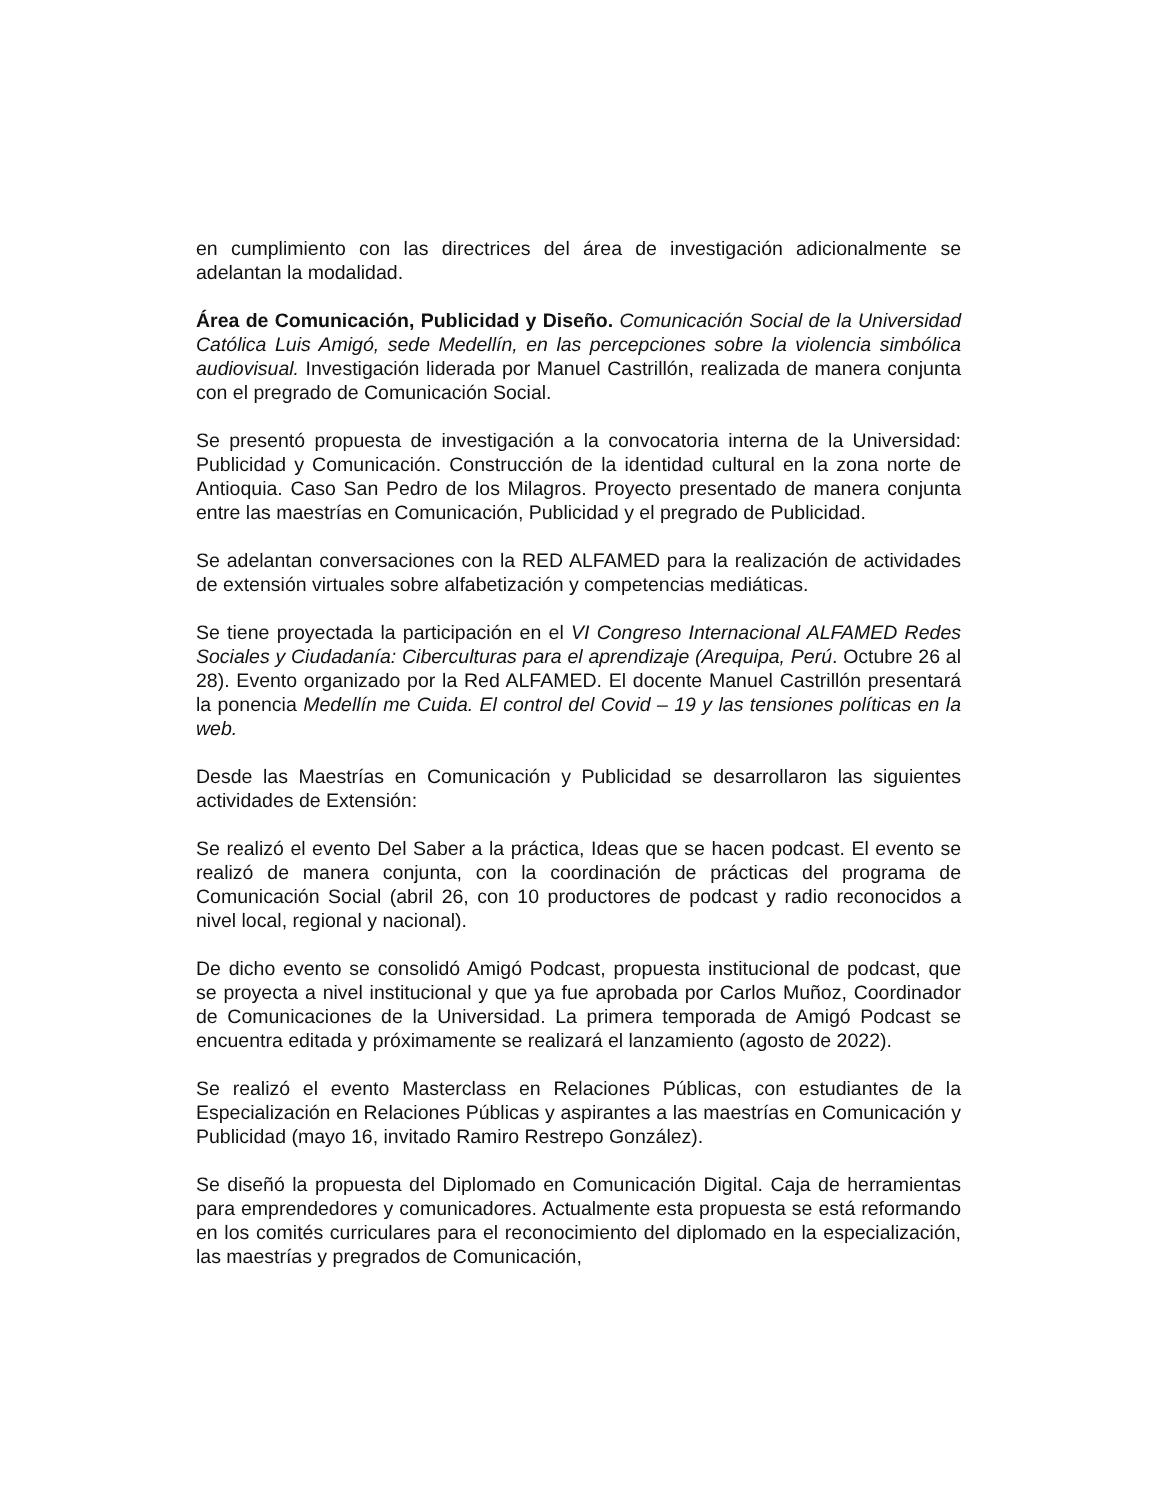en cumplimiento con las directrices del área de investigación adicionalmente se adelantan la modalidad.
Área de Comunicación, Publicidad y Diseño. Comunicación Social de la Universidad Católica Luis Amigó, sede Medellín, en las percepciones sobre la violencia simbólica audiovisual. Investigación liderada por Manuel Castrillón, realizada de manera conjunta con el pregrado de Comunicación Social.
Se presentó propuesta de investigación a la convocatoria interna de la Universidad: Publicidad y Comunicación. Construcción de la identidad cultural en la zona norte de Antioquia. Caso San Pedro de los Milagros. Proyecto presentado de manera conjunta entre las maestrías en Comunicación, Publicidad y el pregrado de Publicidad.
Se adelantan conversaciones con la RED ALFAMED para la realización de actividades de extensión virtuales sobre alfabetización y competencias mediáticas.
Se tiene proyectada la participación en el VI Congreso Internacional ALFAMED Redes Sociales y Ciudadanía: Ciberculturas para el aprendizaje (Arequipa, Perú. Octubre 26 al 28). Evento organizado por la Red ALFAMED. El docente Manuel Castrillón presentará la ponencia Medellín me Cuida. El control del Covid – 19 y las tensiones políticas en la web.
Desde las Maestrías en Comunicación y Publicidad se desarrollaron las siguientes actividades de Extensión:
Se realizó el evento Del Saber a la práctica, Ideas que se hacen podcast. El evento se realizó de manera conjunta, con la coordinación de prácticas del programa de Comunicación Social (abril 26, con 10 productores de podcast y radio reconocidos a nivel local, regional y nacional).
De dicho evento se consolidó Amigó Podcast, propuesta institucional de podcast, que se proyecta a nivel institucional y que ya fue aprobada por Carlos Muñoz, Coordinador de Comunicaciones de la Universidad. La primera temporada de Amigó Podcast se encuentra editada y próximamente se realizará el lanzamiento (agosto de 2022).
Se realizó el evento Masterclass en Relaciones Públicas, con estudiantes de la Especialización en Relaciones Públicas y aspirantes a las maestrías en Comunicación y Publicidad (mayo 16, invitado Ramiro Restrepo González).
Se diseñó la propuesta del Diplomado en Comunicación Digital. Caja de herramientas para emprendedores y comunicadores. Actualmente esta propuesta se está reformando en los comités curriculares para el reconocimiento del diplomado en la especialización, las maestrías y pregrados de Comunicación,